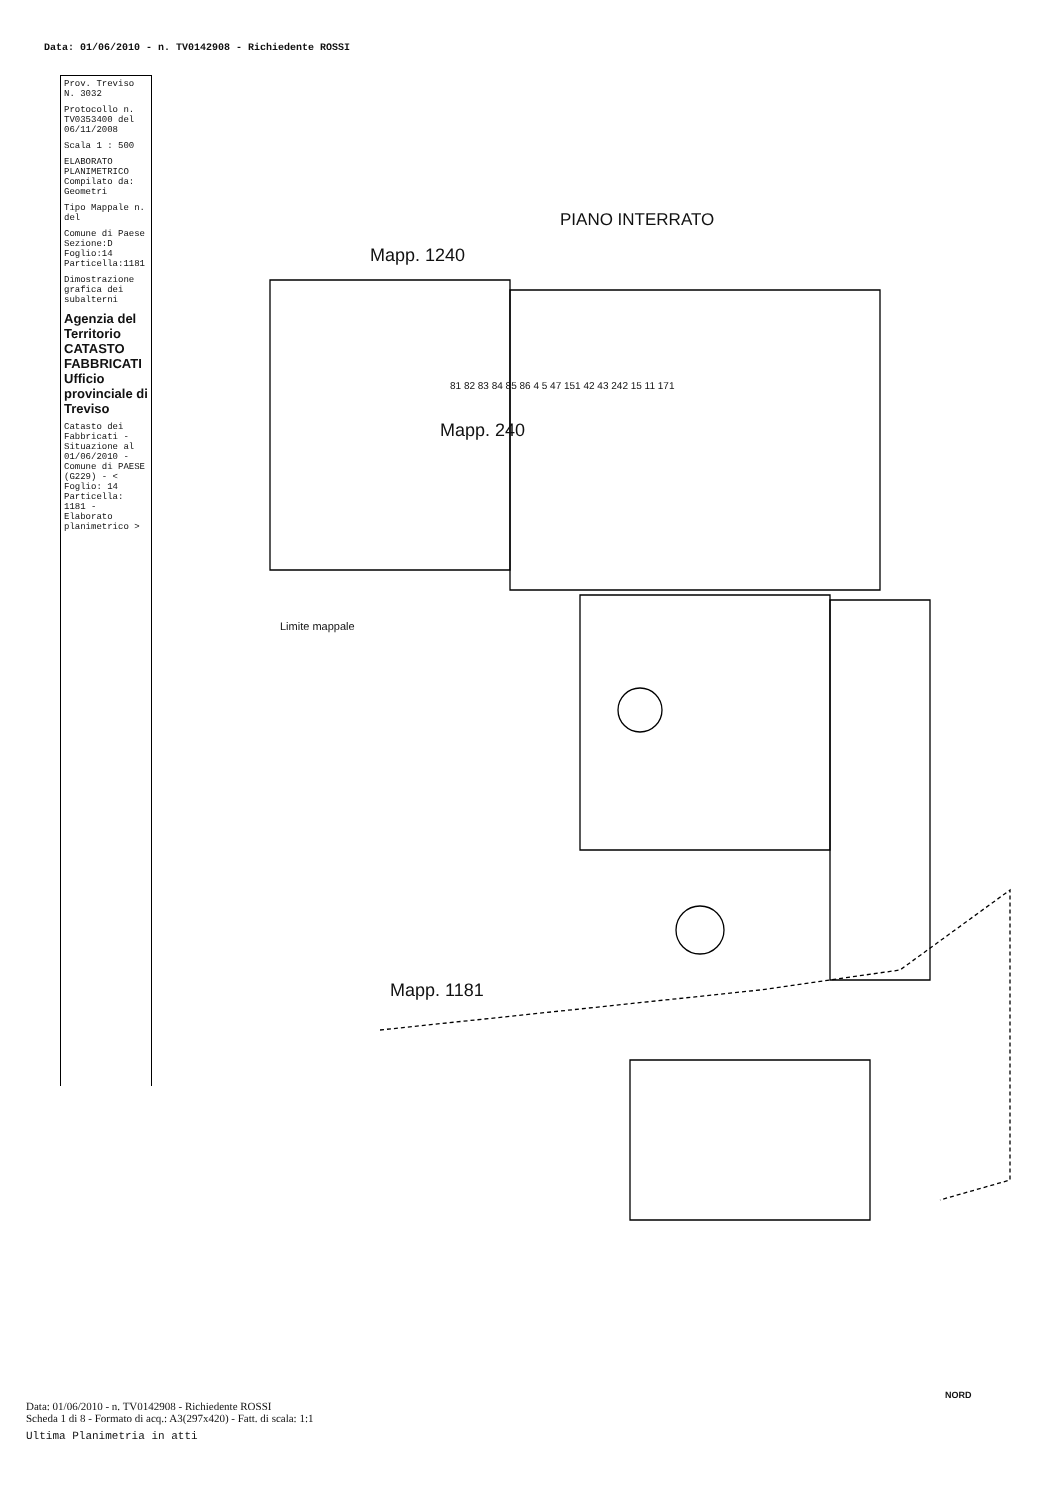Data: 01/06/2010 - n. TV0142908 - Richiedente ROSSI
Prov. Treviso N. 3032
Protocollo n. TV0353400 del 06/11/2008
Scala 1 : 500
ELABORATO PLANIMETRICO Compilato da: Geometri
Tipo Mappale n. del
Comune di Paese Sezione:D Foglio:14 Particella:1181
Dimostrazione grafica dei subalterni
Agenzia del Territorio CATASTO FABBRICATI Ufficio provinciale di Treviso
Catasto dei Fabbricati - Situazione al 01/06/2010 - Comune di PAESE (G229) - < Foglio: 14 Particella: 1181 - Elaborato planimetrico >
PIANO INTERRATO
Mapp. 1240
Mapp. 240
Mapp. 1181
Limite mappale
81 82 83 84 85 86 4 5 47 151 42 43 242 15 11 171
NORD
Data: 01/06/2010 - n. TV0142908 - Richiedente ROSSI
Scheda 1 di 8 - Formato di acq.: A3(297x420) - Fatt. di scala: 1:1
Ultima Planimetria in atti